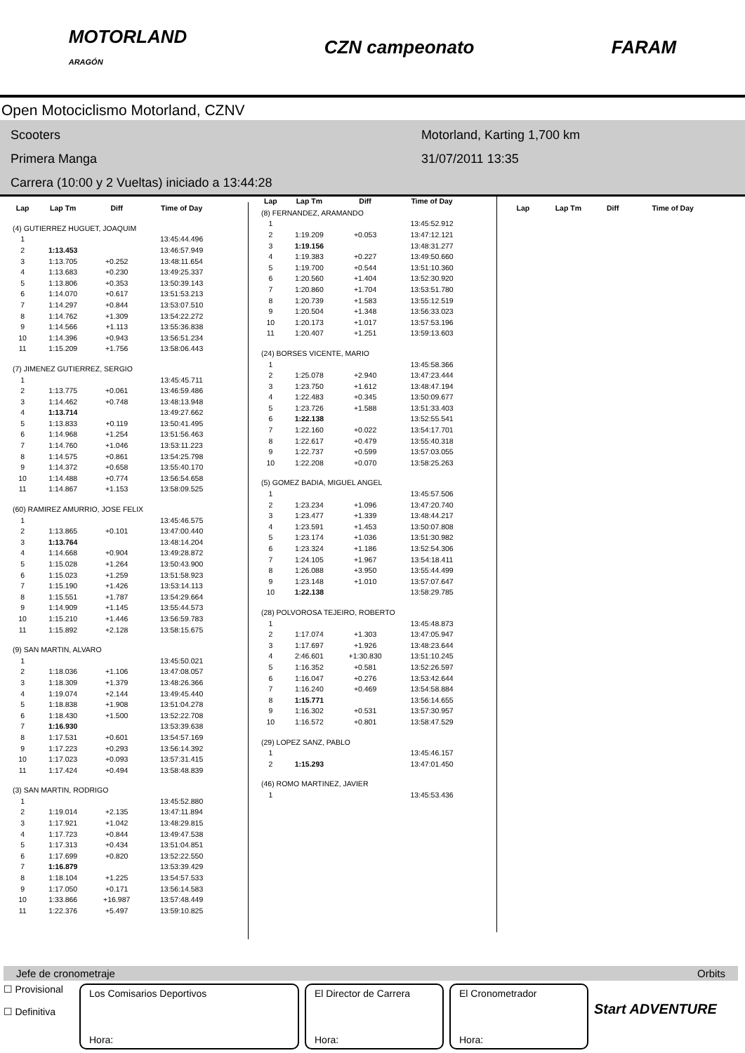MOTORLAND
ARAGÓN
CZN campeonato FARAM
Open Motociclismo Motorland, CZNV
Scooters
Primera Manga
Carrera (10:00 y 2 Vueltas) iniciado a 13:44:28
Motorland, Karting 1,700 km
31/07/2011 13:35
| Lap | Lap Tm | Diff | Time of Day |
| --- | --- | --- | --- |
| (4) GUTIERREZ HUGUET, JOAQUIM | | | |
| 1 | | | 13:45:44.496 |
| 2 | 1:13.453 | | 13:46:57.949 |
| 3 | 1:13.705 | +0.252 | 13:48:11.654 |
| 4 | 1:13.683 | +0.230 | 13:49:25.337 |
| 5 | 1:13.806 | +0.353 | 13:50:39.143 |
| 6 | 1:14.070 | +0.617 | 13:51:53.213 |
| 7 | 1:14.297 | +0.844 | 13:53:07.510 |
| 8 | 1:14.762 | +1.309 | 13:54:22.272 |
| 9 | 1:14.566 | +1.113 | 13:55:36.838 |
| 10 | 1:14.396 | +0.943 | 13:56:51.234 |
| 11 | 1:15.209 | +1.756 | 13:58:06.443 |
| (7) JIMENEZ GUTIERREZ, SERGIO | | | |
| 1 | | | 13:45:45.711 |
| 2 | 1:13.775 | +0.061 | 13:46:59.486 |
| 3 | 1:14.462 | +0.748 | 13:48:13.948 |
| 4 | 1:13.714 | | 13:49:27.662 |
| 5 | 1:13.833 | +0.119 | 13:50:41.495 |
| 6 | 1:14.968 | +1.254 | 13:51:56.463 |
| 7 | 1:14.760 | +1.046 | 13:53:11.223 |
| 8 | 1:14.575 | +0.861 | 13:54:25.798 |
| 9 | 1:14.372 | +0.658 | 13:55:40.170 |
| 10 | 1:14.488 | +0.774 | 13:56:54.658 |
| 11 | 1:14.867 | +1.153 | 13:58:09.525 |
| (60) RAMIREZ AMURRIO, JOSE FELIX | | | |
| 1 | | | 13:45:46.575 |
| 2 | 1:13.865 | +0.101 | 13:47:00.440 |
| 3 | 1:13.764 | | 13:48:14.204 |
| 4 | 1:14.668 | +0.904 | 13:49:28.872 |
| 5 | 1:15.028 | +1.264 | 13:50:43.900 |
| 6 | 1:15.023 | +1.259 | 13:51:58.923 |
| 7 | 1:15.190 | +1.426 | 13:53:14.113 |
| 8 | 1:15.551 | +1.787 | 13:54:29.664 |
| 9 | 1:14.909 | +1.145 | 13:55:44.573 |
| 10 | 1:15.210 | +1.446 | 13:56:59.783 |
| 11 | 1:15.892 | +2.128 | 13:58:15.675 |
| (9) SAN MARTIN, ALVARO | | | |
| 1 | | | 13:45:50.021 |
| 2 | 1:18.036 | +1.106 | 13:47:08.057 |
| 3 | 1:18.309 | +1.379 | 13:48:26.366 |
| 4 | 1:19.074 | +2.144 | 13:49:45.440 |
| 5 | 1:18.838 | +1.908 | 13:51:04.278 |
| 6 | 1:18.430 | +1.500 | 13:52:22.708 |
| 7 | 1:16.930 | | 13:53:39.638 |
| 8 | 1:17.531 | +0.601 | 13:54:57.169 |
| 9 | 1:17.223 | +0.293 | 13:56:14.392 |
| 10 | 1:17.023 | +0.093 | 13:57:31.415 |
| 11 | 1:17.424 | +0.494 | 13:58:48.839 |
| (3) SAN MARTIN, RODRIGO | | | |
| 1 | | | 13:45:52.880 |
| 2 | 1:19.014 | +2.135 | 13:47:11.894 |
| 3 | 1:17.921 | +1.042 | 13:48:29.815 |
| 4 | 1:17.723 | +0.844 | 13:49:47.538 |
| 5 | 1:17.313 | +0.434 | 13:51:04.851 |
| 6 | 1:17.699 | +0.820 | 13:52:22.550 |
| 7 | 1:16.879 | | 13:53:39.429 |
| 8 | 1:18.104 | +1.225 | 13:54:57.533 |
| 9 | 1:17.050 | +0.171 | 13:56:14.583 |
| 10 | 1:33.866 | +16.987 | 13:57:48.449 |
| 11 | 1:22.376 | +5.497 | 13:59:10.825 |
| Lap | Lap Tm | Diff | Time of Day |
| --- | --- | --- | --- |
| (8) FERNANDEZ, ARAMANDO | | | |
| 1 | | | 13:45:52.912 |
| 2 | 1:19.209 | +0.053 | 13:47:12.121 |
| 3 | 1:19.156 | | 13:48:31.277 |
| 4 | 1:19.383 | +0.227 | 13:49:50.660 |
| 5 | 1:19.700 | +0.544 | 13:51:10.360 |
| 6 | 1:20.560 | +1.404 | 13:52:30.920 |
| 7 | 1:20.860 | +1.704 | 13:53:51.780 |
| 8 | 1:20.739 | +1.583 | 13:55:12.519 |
| 9 | 1:20.504 | +1.348 | 13:56:33.023 |
| 10 | 1:20.173 | +1.017 | 13:57:53.196 |
| 11 | 1:20.407 | +1.251 | 13:59:13.603 |
| (24) BORSES VICENTE, MARIO | | | |
| 1 | | | 13:45:58.366 |
| 2 | 1:25.078 | +2.940 | 13:47:23.444 |
| 3 | 1:23.750 | +1.612 | 13:48:47.194 |
| 4 | 1:22.483 | +0.345 | 13:50:09.677 |
| 5 | 1:23.726 | +1.588 | 13:51:33.403 |
| 6 | 1:22.138 | | 13:52:55.541 |
| 7 | 1:22.160 | +0.022 | 13:54:17.701 |
| 8 | 1:22.617 | +0.479 | 13:55:40.318 |
| 9 | 1:22.737 | +0.599 | 13:57:03.055 |
| 10 | 1:22.208 | +0.070 | 13:58:25.263 |
| (5) GOMEZ BADIA, MIGUEL ANGEL | | | |
| 1 | | | 13:45:57.506 |
| 2 | 1:23.234 | +1.096 | 13:47:20.740 |
| 3 | 1:23.477 | +1.339 | 13:48:44.217 |
| 4 | 1:23.591 | +1.453 | 13:50:07.808 |
| 5 | 1:23.174 | +1.036 | 13:51:30.982 |
| 6 | 1:23.324 | +1.186 | 13:52:54.306 |
| 7 | 1:24.105 | +1.967 | 13:54:18.411 |
| 8 | 1:26.088 | +3.950 | 13:55:44.499 |
| 9 | 1:23.148 | +1.010 | 13:57:07.647 |
| 10 | 1:22.138 | | 13:58:29.785 |
| (28) POLVOROSA TEJEIRO, ROBERTO | | | |
| 1 | | | 13:45:48.873 |
| 2 | 1:17.074 | +1.303 | 13:47:05.947 |
| 3 | 1:17.697 | +1.926 | 13:48:23.644 |
| 4 | 2:46.601 | +1:30.830 | 13:51:10.245 |
| 5 | 1:16.352 | +0.581 | 13:52:26.597 |
| 6 | 1:16.047 | +0.276 | 13:53:42.644 |
| 7 | 1:16.240 | +0.469 | 13:54:58.884 |
| 8 | 1:15.771 | | 13:56:14.655 |
| 9 | 1:16.302 | +0.531 | 13:57:30.957 |
| 10 | 1:16.572 | +0.801 | 13:58:47.529 |
| (29) LOPEZ SANZ, PABLO | | | |
| 1 | | | 13:45:46.157 |
| 2 | 1:15.293 | | 13:47:01.450 |
| (46) ROMO MARTINEZ, JAVIER | | | |
| 1 | | | 13:45:53.436 |
| Lap | Lap Tm | Diff | Time of Day |
| --- | --- | --- | --- |
Jefe de cronometraje Orbits
☐ Provisional
☐ Definitiva
Los Comisarios Deportivos
Hora:
El Director de Carrera
Hora:
El Cronometrador
Hora:
Start ADVENTURE